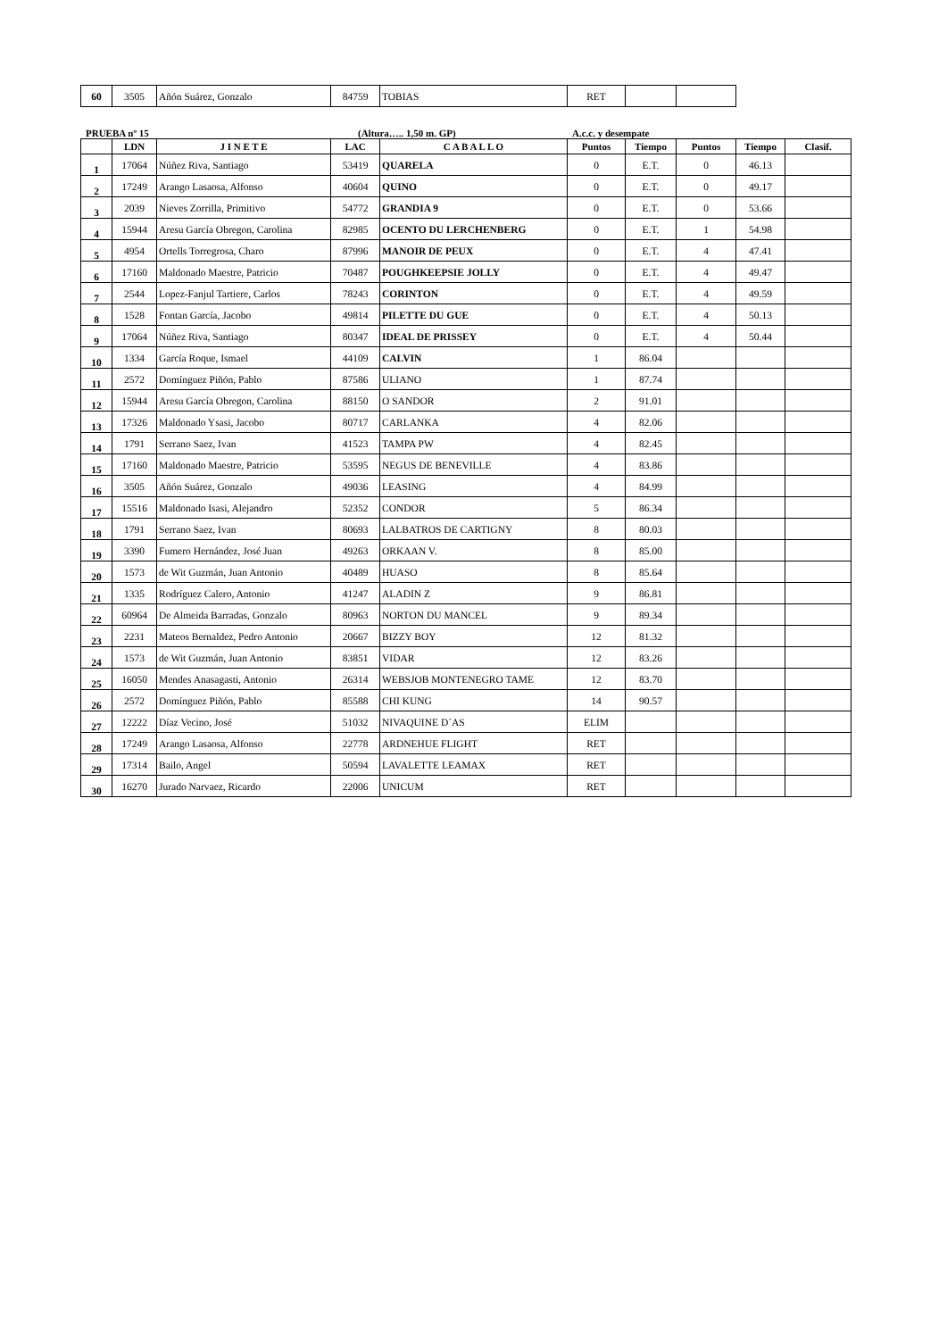| 60 | 3505 | Añón Suárez, Gonzalo | 84759 | TOBIAS | RET | | |
PRUEBA nº 15 (Altura….. 1,50 m. GP) A.c.c. y desempate
| | LDN | J I N E T E | LAC | C A B A L L O | Puntos | Tiempo | Puntos | Tiempo | Clasif. |
| --- | --- | --- | --- | --- | --- | --- | --- | --- | --- |
| 1 | 17064 | Núñez Riva, Santiago | 53419 | QUARELA | 0 | E.T. | 0 | 46.13 | |
| 2 | 17249 | Arango Lasaosa, Alfonso | 40604 | QUINO | 0 | E.T. | 0 | 49.17 | |
| 3 | 2039 | Nieves Zorrilla, Primitivo | 54772 | GRANDIA 9 | 0 | E.T. | 0 | 53.66 | |
| 4 | 15944 | Aresu García Obregon, Carolina | 82985 | OCENTO DU LERCHENBERG | 0 | E.T. | 1 | 54.98 | |
| 5 | 4954 | Ortells Torregrosa, Charo | 87996 | MANOIR DE PEUX | 0 | E.T. | 4 | 47.41 | |
| 6 | 17160 | Maldonado Maestre, Patricio | 70487 | POUGHKEEPSIE JOLLY | 0 | E.T. | 4 | 49.47 | |
| 7 | 2544 | Lopez-Fanjul Tartiere, Carlos | 78243 | CORINTON | 0 | E.T. | 4 | 49.59 | |
| 8 | 1528 | Fontan García, Jacobo | 49814 | PILETTE DU GUE | 0 | E.T. | 4 | 50.13 | |
| 9 | 17064 | Núñez Riva, Santiago | 80347 | IDEAL DE PRISSEY | 0 | E.T. | 4 | 50.44 | |
| 10 | 1334 | García Roque, Ismael | 44109 | CALVIN | 1 | 86.04 | | | |
| 11 | 2572 | Domínguez Piñón, Pablo | 87586 | ULIANO | 1 | 87.74 | | | |
| 12 | 15944 | Aresu García Obregon, Carolina | 88150 | O SANDOR | 2 | 91.01 | | | |
| 13 | 17326 | Maldonado Ysasi, Jacobo | 80717 | CARLANKA | 4 | 82.06 | | | |
| 14 | 1791 | Serrano Saez, Ivan | 41523 | TAMPA PW | 4 | 82.45 | | | |
| 15 | 17160 | Maldonado Maestre, Patricio | 53595 | NEGUS DE BENEVILLE | 4 | 83.86 | | | |
| 16 | 3505 | Añón Suárez, Gonzalo | 49036 | LEASING | 4 | 84.99 | | | |
| 17 | 15516 | Maldonado Isasi, Alejandro | 52352 | CONDOR | 5 | 86.34 | | | |
| 18 | 1791 | Serrano Saez, Ivan | 80693 | LALBATROS DE CARTIGNY | 8 | 80.03 | | | |
| 19 | 3390 | Fumero Hernández, José Juan | 49263 | ORKAAN V. | 8 | 85.00 | | | |
| 20 | 1573 | de Wit Guzmán, Juan Antonio | 40489 | HUASO | 8 | 85.64 | | | |
| 21 | 1335 | Rodríguez Calero, Antonio | 41247 | ALADIN Z | 9 | 86.81 | | | |
| 22 | 60964 | De Almeida Barradas, Gonzalo | 80963 | NORTON DU MANCEL | 9 | 89.34 | | | |
| 23 | 2231 | Mateos Bernaldez, Pedro Antonio | 20667 | BIZZY BOY | 12 | 81.32 | | | |
| 24 | 1573 | de Wit Guzmán, Juan Antonio | 83851 | VIDAR | 12 | 83.26 | | | |
| 25 | 16050 | Mendes Anasagasti, Antonio | 26314 | WEBSJOB MONTENEGRO TAME | 12 | 83.70 | | | |
| 26 | 2572 | Domínguez Piñón, Pablo | 85588 | CHI KUNG | 14 | 90.57 | | | |
| 27 | 12222 | Díaz Vecino, José | 51032 | NIVAQUINE D´AS | ELIM | | | | |
| 28 | 17249 | Arango Lasaosa, Alfonso | 22778 | ARDNEHUE FLIGHT | RET | | | | |
| 29 | 17314 | Bailo, Angel | 50594 | LAVALETTE LEAMAX | RET | | | | |
| 30 | 16270 | Jurado Narvaez, Ricardo | 22006 | UNICUM | RET | | | | |